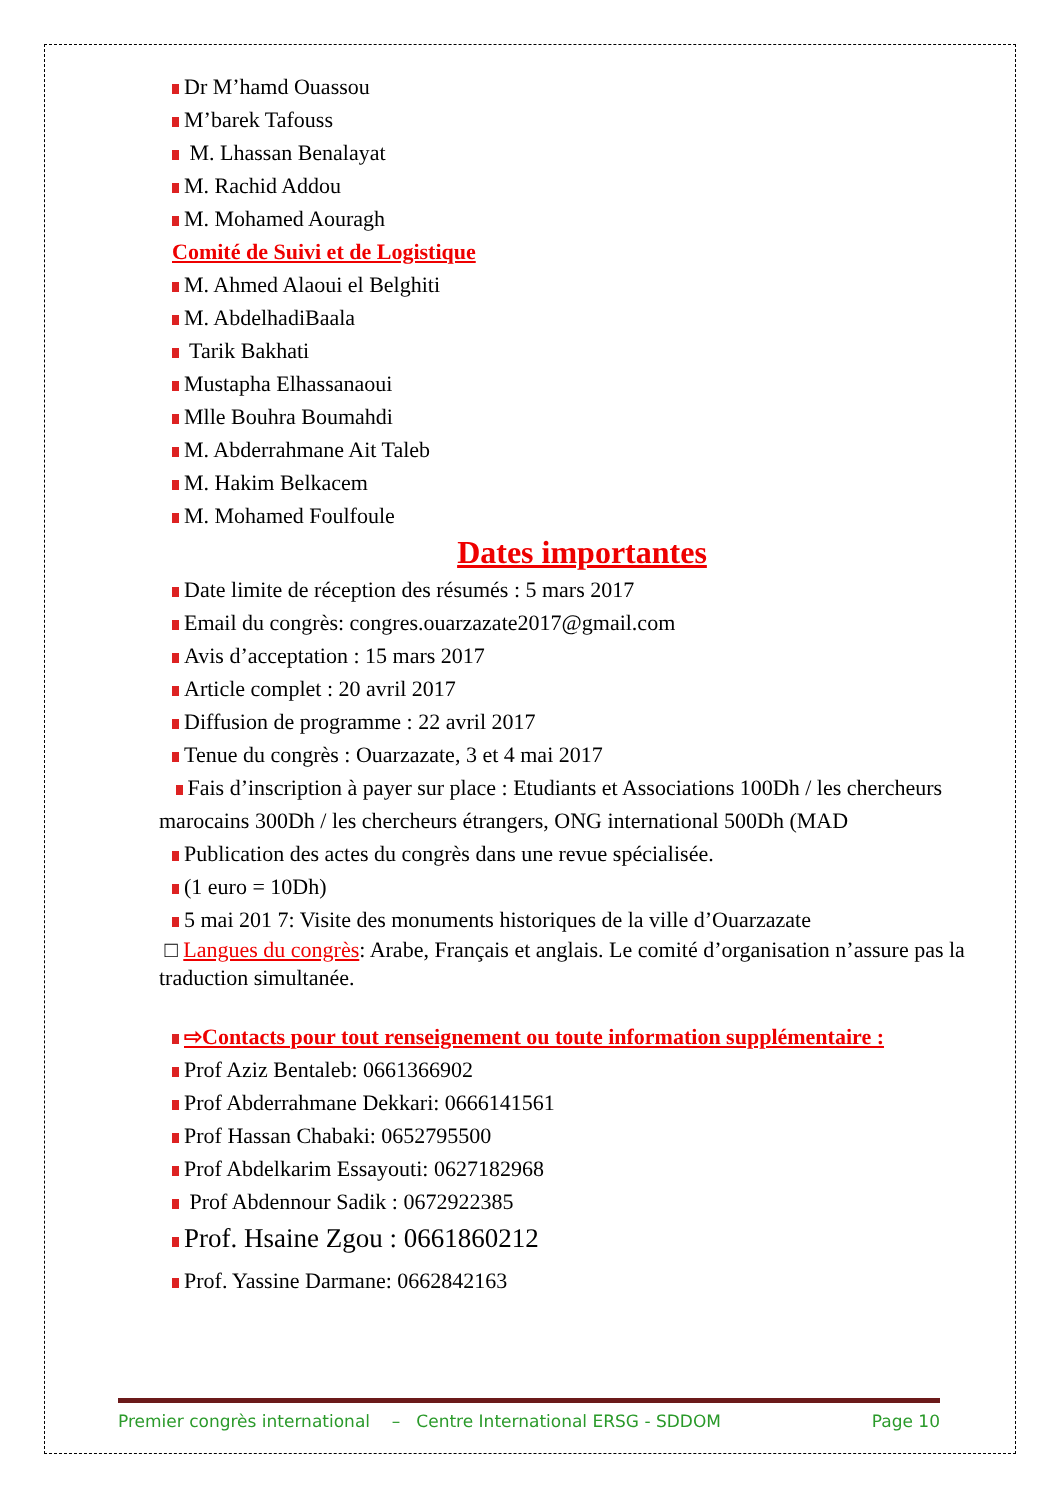Dr M’hamd Ouassou
M’barek Tafouss
M. Lhassan Benalayat
M. Rachid Addou
M. Mohamed Aouragh
Comité de Suivi et de Logistique
M. Ahmed Alaoui el Belghiti
M. AbdelhadiBaala
Tarik Bakhati
Mustapha Elhassanaoui
Mlle Bouhra Boumahdi
M. Abderrahmane Ait Taleb
M. Hakim Belkacem
M. Mohamed Foulfoule
Dates importantes
Date limite de réception des résumés : 5 mars 2017
Email du congrès: congres.ouarzazate2017@gmail.com
Avis d’acceptation : 15 mars 2017
Article complet : 20 avril 2017
Diffusion de programme : 22 avril 2017
Tenue du congrès : Ouarzazate, 3 et 4 mai 2017
Fais d’inscription à payer sur place : Etudiants et Associations 100Dh / les chercheurs marocains 300Dh / les chercheurs étrangers, ONG international 500Dh (MAD
Publication des actes du congrès dans une revue spécialisée.
(1 euro = 10Dh)
5 mai 201 7: Visite des monuments historiques de la ville d’Ouarzazate
□ Langues du congrès: Arabe, Français et anglais. Le comité d’organisation n’assure pas la traduction simultanée.
⇨Contacts pour tout renseignement ou toute information supplémentaire :
Prof Aziz Bentaleb: 0661366902
Prof Abderrahmane Dekkari: 0666141561
Prof Hassan Chabaki: 0652795500
Prof Abdelkarim Essayouti: 0627182968
Prof Abdennour Sadik : 0672922385
Prof. Hsaine Zgou : 0661860212
Prof. Yassine Darmane: 0662842163
Premier congrès international – Centre International ERSG - SDDOM Page 10